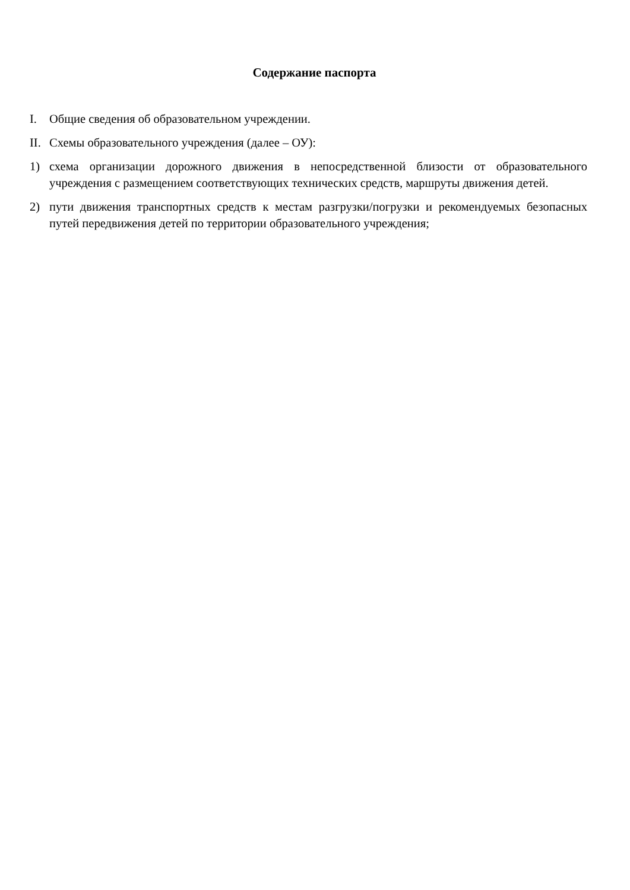Содержание паспорта
I. Общие сведения об образовательном учреждении.
II.
Схемы образовательного учреждения (далее – ОУ):
1) схема организации дорожного движения в непосредственной близости от образовательного учреждения с размещением соответствующих технических средств, маршруты движения детей.
2) пути движения транспортных средств к местам разгрузки/погрузки и рекомендуемых безопасных путей передвижения детей по территории образовательного учреждения;